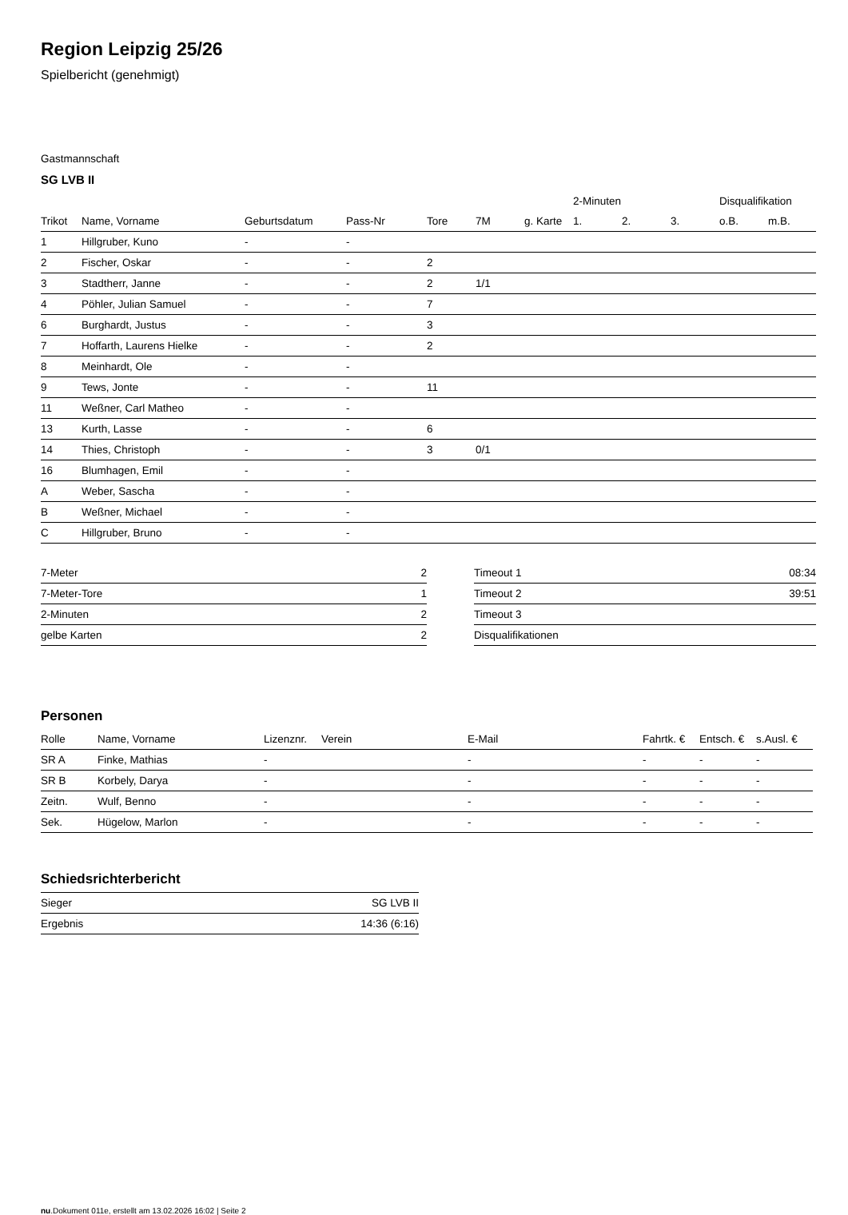Region Leipzig 25/26
Spielbericht (genehmigt)
Gastmannschaft
SG LVB II
| | | | | | | | 2-Minuten | | | Disqualifikation | |
| --- | --- | --- | --- | --- | --- | --- | --- | --- | --- | --- | --- |
| Trikot | Name, Vorname | Geburtsdatum | Pass-Nr | Tore | 7M | g. Karte | 1. | 2. | 3. | o.B. | m.B. |
| 1 | Hillgruber, Kuno | - | - | | | | | | | | |
| 2 | Fischer, Oskar | - | - | 2 | | | | | | | |
| 3 | Stadtherr, Janne | - | - | 2 | 1/1 | | | | | | |
| 4 | Pöhler, Julian Samuel | - | - | 7 | | | | | | | |
| 6 | Burghardt, Justus | - | - | 3 | | | | | | | |
| 7 | Hoffarth, Laurens Hielke | - | - | 2 | | | | | | | |
| 8 | Meinhardt, Ole | - | - | | | | | | | | |
| 9 | Tews, Jonte | - | - | 11 | | | | | | | |
| 11 | Weßner, Carl Matheo | - | - | | | | | | | | |
| 13 | Kurth, Lasse | - | - | 6 | | | | | | | |
| 14 | Thies, Christoph | - | - | 3 | 0/1 | | | | | | |
| 16 | Blumhagen, Emil | - | - | | | | | | | | |
| A | Weber, Sascha | - | - | | | | | | | | |
| B | Weßner, Michael | - | - | | | | | | | | |
| C | Hillgruber, Bruno | - | - | | | | | | | | |
| 7-Meter | 2 |
| 7-Meter-Tore | 1 |
| 2-Minuten | 2 |
| gelbe Karten | 2 |
| Timeout 1 | 08:34 |
| Timeout 2 | 39:51 |
| Timeout 3 | |
| Disqualifikationen | |
Personen
| Rolle | Name, Vorname | Lizenznr. | Verein | E-Mail | Fahrtk. € | Entsch. € | s.Ausl. € |
| --- | --- | --- | --- | --- | --- | --- | --- |
| SR A | Finke, Mathias | - | | - | - | - | - |
| SR B | Korbely, Darya | - | | - | - | - | - |
| Zeitn. | Wulf, Benno | - | | - | - | - | - |
| Sek. | Hügelow, Marlon | - | | - | - | - | - |
Schiedsrichterbericht
| Sieger | SG LVB II |
| Ergebnis | 14:36 (6:16) |
nu.Dokument 011e, erstellt am 13.02.2026 16:02 | Seite 2